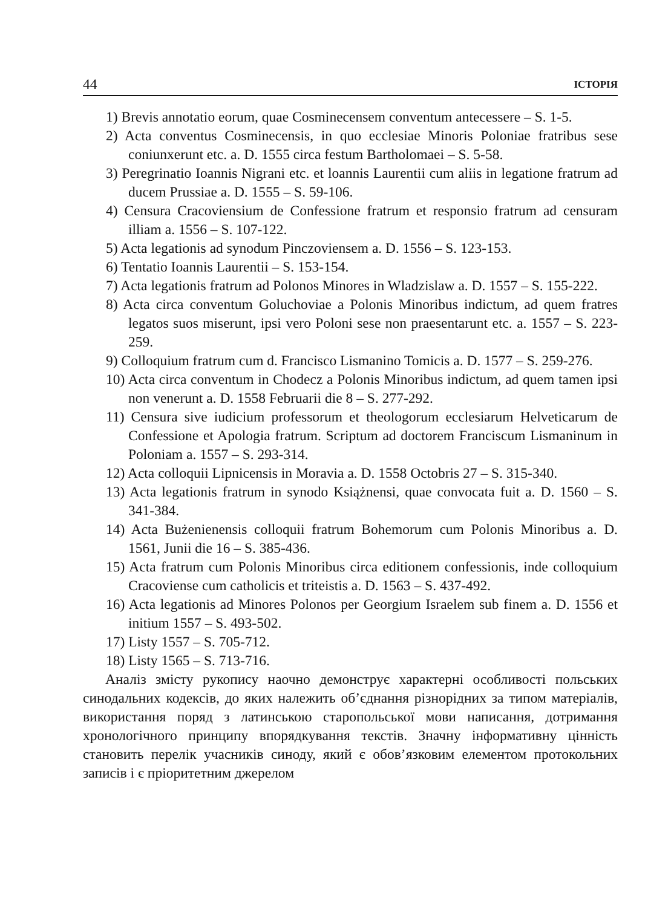44 ІСТОРІЯ
1) Brevis annotatio eorum, quae Cosminecensem conventum antecessere – S. 1-5.
2) Acta conventus Cosminecensis, in quo ecclesiae Minoris Poloniae fratribus sese coniunxerunt etc. a. D. 1555 circa festum Bartholomaei – S. 5-58.
3) Peregrinatio Ioannis Nigrani etc. et loannis Laurentii cum aliis in legatione fratrum ad ducem Prussiae a. D. 1555 – S. 59-106.
4) Censura Cracoviensium de Confessione fratrum et responsio fratrum ad censuram illiam a. 1556 – S. 107-122.
5) Acta legationis ad synodum Pinczoviensem a. D. 1556 – S. 123-153.
6) Tentatio Ioannis Laurentii – S. 153-154.
7) Acta legationis fratrum ad Polonos Minores in Wladzislaw a. D. 1557 – S. 155-222.
8) Acta circa conventum Goluchoviae a Polonis Minoribus indictum, ad quem fratres legatos suos miserunt, ipsi vero Poloni sese non praesentarunt etc. a. 1557 – S. 223-259.
9) Colloquium fratrum cum d. Francisco Lismanino Tomicis a. D. 1577 – S. 259-276.
10) Acta circa conventum in Chodecz a Polonis Minoribus indictum, ad quem tamen ipsi non venerunt a. D. 1558 Februarii die 8 – S. 277-292.
11) Censura sive iudicium professorum et theologorum ecclesiarum Helveticarum de Confessione et Apologia fratrum. Scriptum ad doctorem Franciscum Lismaninum in Poloniam a. 1557 – S. 293-314.
12) Acta colloquii Lipnicensis in Moravia a. D. 1558 Octobris 27 – S. 315-340.
13) Acta legationis fratrum in synodo Książnensi, quae convocata fuit a. D. 1560 – S. 341-384.
14) Acta Bużenienensis colloquii fratrum Bohemorum cum Polonis Minoribus a. D. 1561, Junii die 16 – S. 385-436.
15) Acta fratrum cum Polonis Minoribus circa editionem confessionis, inde colloquium Cracoviense cum catholicis et triteistis a. D. 1563 – S. 437-492.
16) Acta legationis ad Minores Polonos per Georgium Israelem sub finem a. D. 1556 et initium 1557 – S. 493-502.
17) Listy 1557 – S. 705-712.
18) Listy 1565 – S. 713-716.
Аналіз змісту рукопису наочно демонструє характерні особливості польських синодальних кодексів, до яких належить об’єднання різнорідних за типом матеріалів, використання поряд з латинською старопольської мови написання, дотримання хронологічного принципу впорядкування текстів. Значну інформативну цінність становить перелік учасників синоду, який є обов’язковим елементом протокольних записів і є пріоритетним джерелом